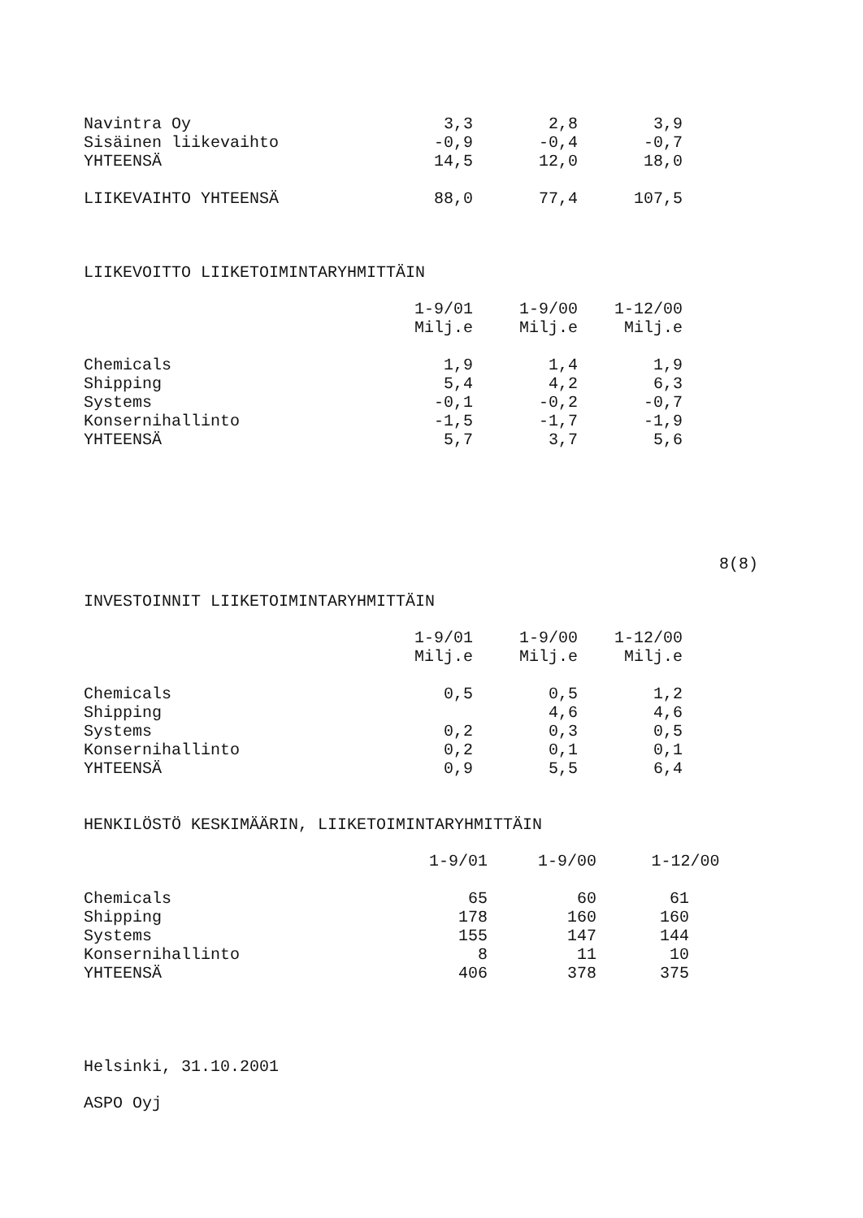| Navintra Oy | 3,3 | 2,8 | 3,9 |
| Sisäinen liikevaihto | -0,9 | -0,4 | -0,7 |
| YHTEENSÄ | 14,5 | 12,0 | 18,0 |
| LIIKEVAIHTO YHTEENSÄ | 88,0 | 77,4 | 107,5 |
LIIKEVOITTO LIIKETOIMINTARYHMITTÄIN
| | 1-9/01 | 1-9/00 | 1-12/00 |
| | Milj.e | Milj.e | Milj.e |
| Chemicals | 1,9 | 1,4 | 1,9 |
| Shipping | 5,4 | 4,2 | 6,3 |
| Systems | -0,1 | -0,2 | -0,7 |
| Konsernihallinto | -1,5 | -1,7 | -1,9 |
| YHTEENSÄ | 5,7 | 3,7 | 5,6 |
8(8)
INVESTOINNIT LIIKETOIMINTARYHMITTÄIN
| | 1-9/01 | 1-9/00 | 1-12/00 |
| | Milj.e | Milj.e | Milj.e |
| Chemicals | 0,5 | 0,5 | 1,2 |
| Shipping | | 4,6 | 4,6 |
| Systems | 0,2 | 0,3 | 0,5 |
| Konsernihallinto | 0,2 | 0,1 | 0,1 |
| YHTEENSÄ | 0,9 | 5,5 | 6,4 |
HENKILÖSTÖ KESKIMÄÄRIN, LIIKETOIMINTARYHMITTÄIN
| | 1-9/01 | 1-9/00 | 1-12/00 |
| Chemicals | 65 | 60 | 61 |
| Shipping | 178 | 160 | 160 |
| Systems | 155 | 147 | 144 |
| Konsernihallinto | 8 | 11 | 10 |
| YHTEENSÄ | 406 | 378 | 375 |
Helsinki, 31.10.2001
ASPO Oyj